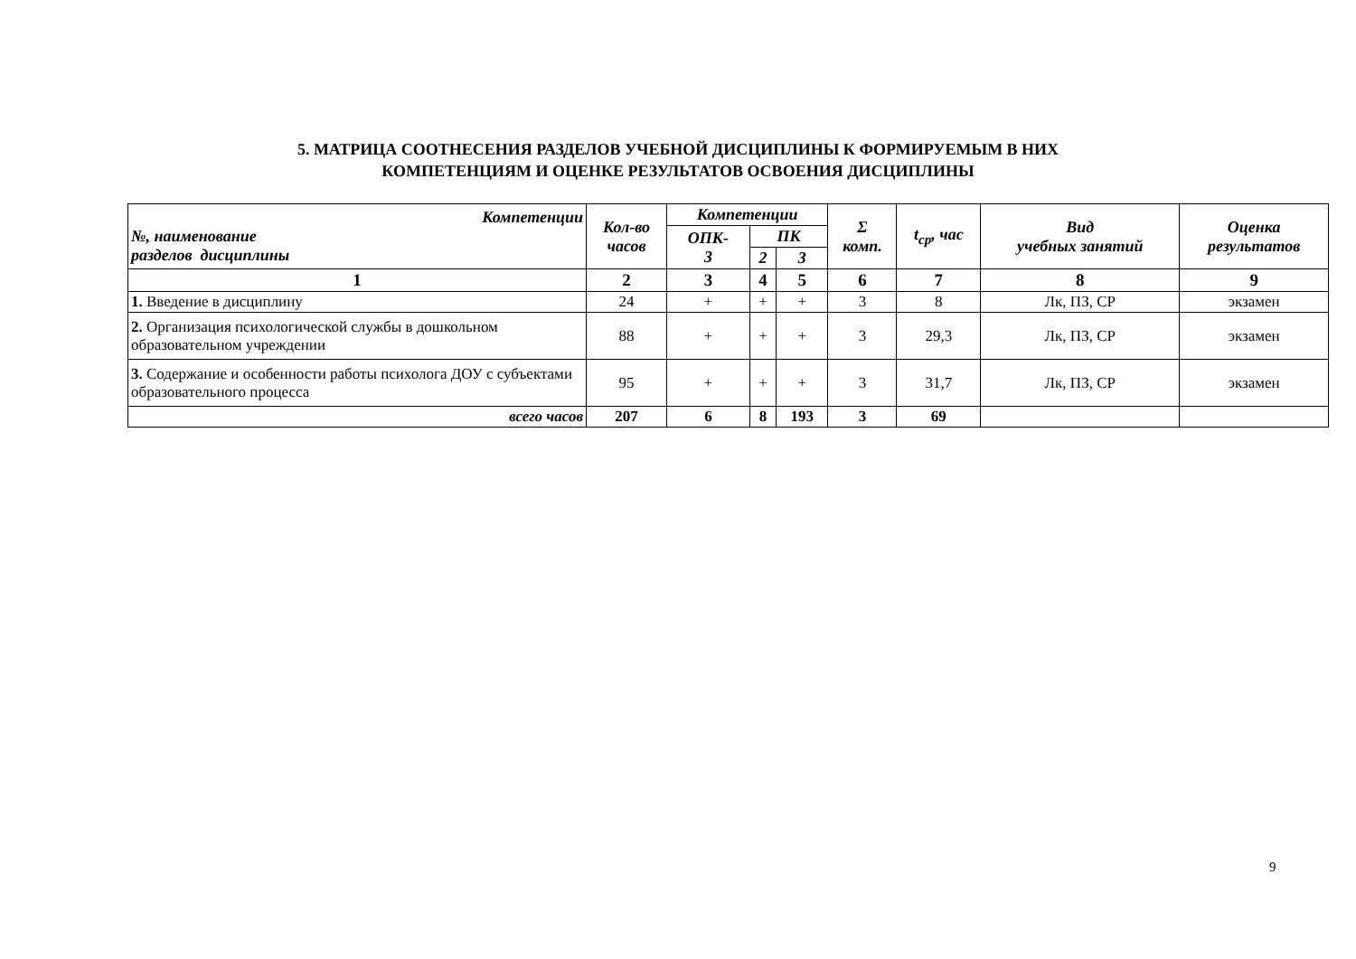5. МАТРИЦА СООТНЕСЕНИЯ РАЗДЕЛОВ УЧЕБНОЙ ДИСЦИПЛИНЫ К ФОРМИРУЕМЫМ В НИХ
КОМПЕТЕНЦИЯМ И ОЦЕНКЕ РЕЗУЛЬТАТОВ ОСВОЕНИЯ ДИСЦИПЛИНЫ
| Компетенции №, наименование разделов дисциплины | Кол-во часов | Компетенции | | | Σ комп. | t<sub>ср</sub>, час | Вид учебных занятий | Оценка результатов |
| --- | --- | --- | --- | --- | --- | --- | --- | --- |
| | | ОПК- 3 | ПК | | | | | |
| | | | 2 | 3 | | | | |
| 1 | 2 | 3 | 4 | 5 | 6 | 7 | 8 | 9 |
| 1. Введение в дисциплину | 24 | + | + | + | 3 | 8 | Лк, ПЗ, СР | экзамен |
| 2. Организация психологической службы в дошкольном образовательном учреждении | 88 | + | + | + | 3 | 29,3 | Лк, ПЗ, СР | экзамен |
| 3. Содержание и особенности работы психолога ДОУ с субъектами образовательного процесса | 95 | + | + | + | 3 | 31,7 | Лк, ПЗ, СР | экзамен |
| всего часов | 207 | 6 | 8 | 193 | 3 | 69 | | |
9